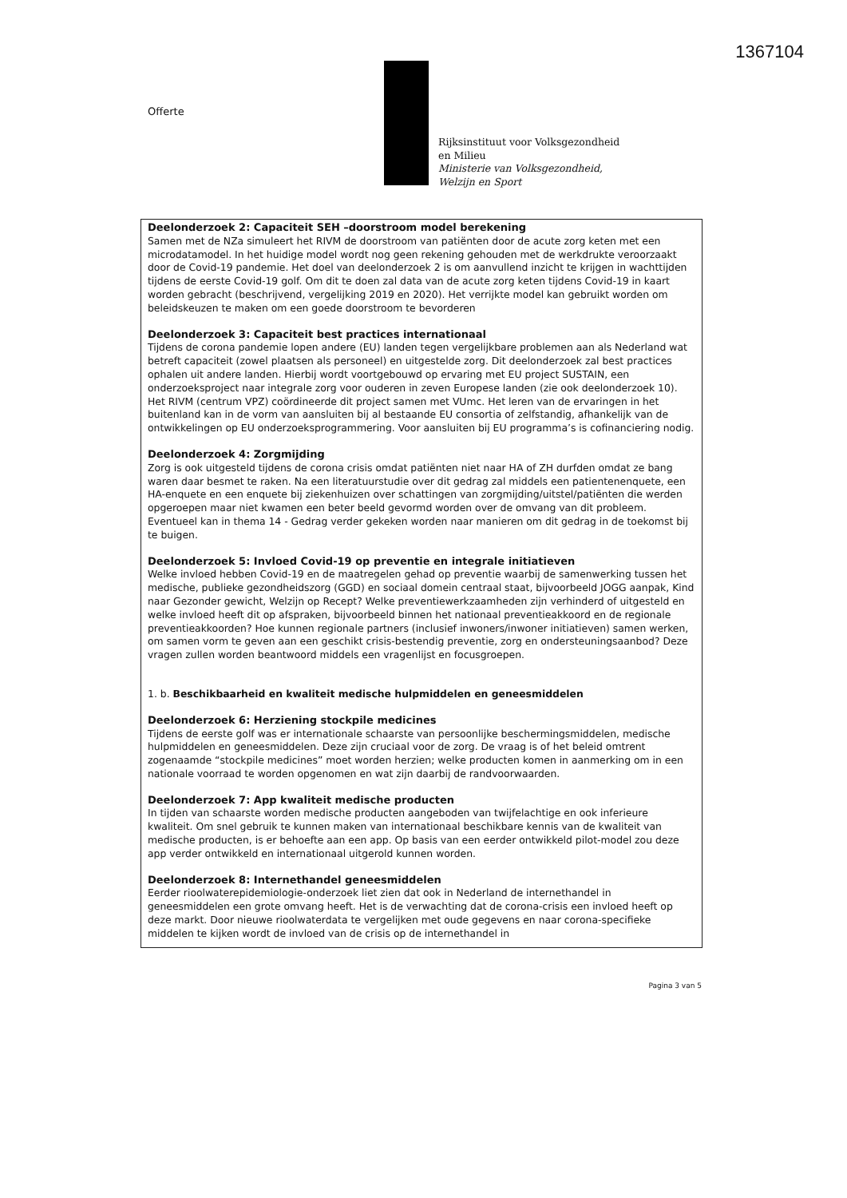1367104
Offerte
Rijksinstituut voor Volksgezondheid
en Milieu
Ministerie van Volksgezondheid,
Welzijn en Sport
Deelonderzoek 2: Capaciteit SEH –doorstroom model berekening
Samen met de NZa simuleert het RIVM de doorstroom van patiënten door de acute zorg keten met een microdatamodel. In het huidige model wordt nog geen rekening gehouden met de werkdrukte veroorzaakt door de Covid-19 pandemie. Het doel van deelonderzoek 2 is om aanvullend inzicht te krijgen in wachttijden tijdens de eerste Covid-19 golf. Om dit te doen zal data van de acute zorg keten tijdens Covid-19 in kaart worden gebracht (beschrijvend, vergelijking 2019 en 2020). Het verrijkte model kan gebruikt worden om beleidskeuzen te maken om een goede doorstroom te bevorderen
Deelonderzoek 3: Capaciteit best practices internationaal
Tijdens de corona pandemie lopen andere (EU) landen tegen vergelijkbare problemen aan als Nederland wat betreft capaciteit (zowel plaatsen als personeel) en uitgestelde zorg. Dit deelonderzoek zal best practices ophalen uit andere landen. Hierbij wordt voortgebouwd op ervaring met EU project SUSTAIN, een onderzoeksproject naar integrale zorg voor ouderen in zeven Europese landen (zie ook deelonderzoek 10). Het RIVM (centrum VPZ) coördineerde dit project samen met VUmc. Het leren van de ervaringen in het buitenland kan in de vorm van aansluiten bij al bestaande EU consortia of zelfstandig, afhankelijk van de ontwikkelingen op EU onderzoeksprogrammering. Voor aansluiten bij EU programma’s is cofinanciering nodig.
Deelonderzoek 4: Zorgmijding
Zorg is ook uitgesteld tijdens de corona crisis omdat patiënten niet naar HA of ZH durfden omdat ze bang waren daar besmet te raken. Na een literatuurstudie over dit gedrag zal middels een patientenenquete, een HA-enquete en een enquete bij ziekenhuizen over schattingen van zorgmijding/uitstel/patiënten die werden opgeroepen maar niet kwamen een beter beeld gevormd worden over de omvang van dit probleem. Eventueel kan in thema 14 - Gedrag verder gekeken worden naar manieren om dit gedrag in de toekomst bij te buigen.
Deelonderzoek 5: Invloed Covid-19 op preventie en integrale initiatieven
Welke invloed hebben Covid-19 en de maatregelen gehad op preventie waarbij de samenwerking tussen het medische, publieke gezondheidszorg (GGD) en sociaal domein centraal staat, bijvoorbeeld JOGG aanpak, Kind naar Gezonder gewicht, Welzijn op Recept? Welke preventiewerkzaamheden zijn verhinderd of uitgesteld en welke invloed heeft dit op afspraken, bijvoorbeeld binnen het nationaal preventieakkoord en de regionale preventieakkoorden? Hoe kunnen regionale partners (inclusief inwoners/inwoner initiatieven) samen werken, om samen vorm te geven aan een geschikt crisis-bestendig preventie, zorg en ondersteuningsaanbod? Deze vragen zullen worden beantwoord middels een vragenlijst en focusgroepen.
1. b. Beschikbaarheid en kwaliteit medische hulpmiddelen en geneesmiddelen
Deelonderzoek 6: Herziening stockpile medicines
Tijdens de eerste golf was er internationale schaarste van persoonlijke beschermingsmiddelen, medische hulpmiddelen en geneesmiddelen. Deze zijn cruciaal voor de zorg. De vraag is of het beleid omtrent zogenaamde “stockpile medicines” moet worden herzien; welke producten komen in aanmerking om in een nationale voorraad te worden opgenomen en wat zijn daarbij de randvoorwaarden.
Deelonderzoek 7: App kwaliteit medische producten
In tijden van schaarste worden medische producten aangeboden van twijfelachtige en ook inferieure kwaliteit. Om snel gebruik te kunnen maken van internationaal beschikbare kennis van de kwaliteit van medische producten, is er behoefte aan een app. Op basis van een eerder ontwikkeld pilot-model zou deze app verder ontwikkeld en internationaal uitgerold kunnen worden.
Deelonderzoek 8: Internethandel geneesmiddelen
Eerder rioolwaterepidemiologie-onderzoek liet zien dat ook in Nederland de internethandel in geneesmiddelen een grote omvang heeft. Het is de verwachting dat de corona-crisis een invloed heeft op deze markt. Door nieuwe rioolwaterdata te vergelijken met oude gegevens en naar corona-specifieke middelen te kijken wordt de invloed van de crisis op de internethandel in
Pagina 3 van 5